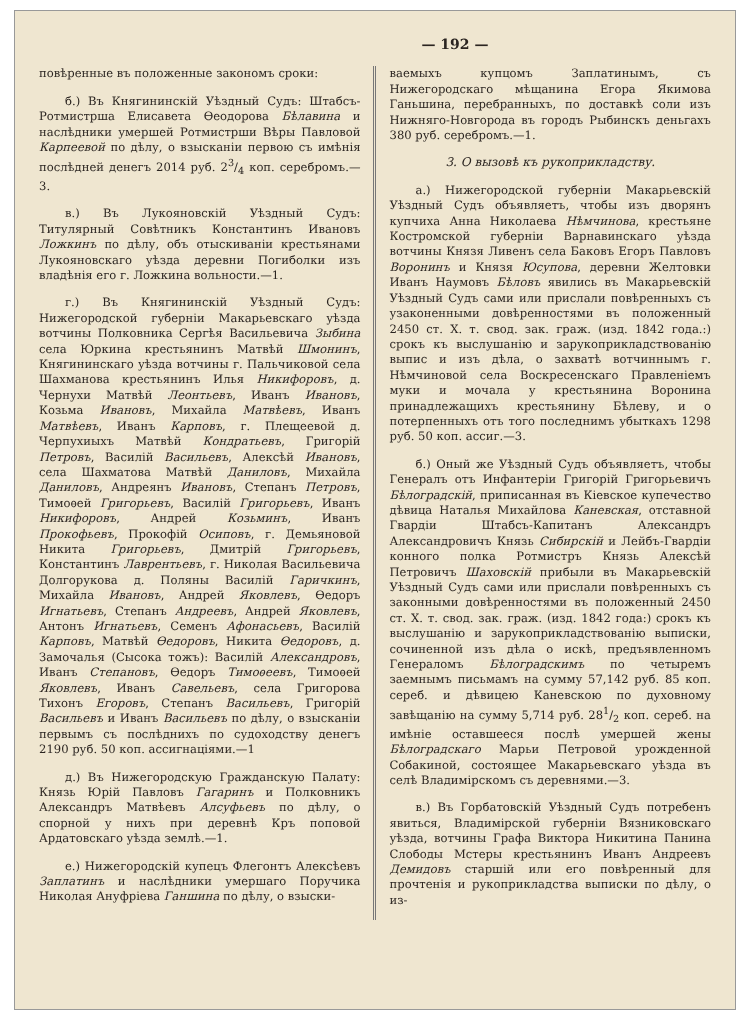— 192 —
повѣренные въ положенные закономъ сроки:
б.) Въ Княгининскій Уѣздный Судъ: Штабсъ-Ротмистрша Елисавета Ѳеодорова Бѣлавина и наслѣдники умершей Ротмистрши Вѣры Павловой Карпеевой по дѣлу, о взысканіи первою съ имѣнія послѣдней денегъ 2014 руб. 23/4 коп. серебромъ.—3.
в.) Въ Лукояновскій Уѣздный Судъ: Титулярный Совѣтникъ Константинъ Ивановъ Ложкинъ по дѣлу, объ отыскиваніи крестьянами Лукояновскаго уѣзда деревни Погиболки изъ владѣнія его г. Ложкина вольности.—1.
г.) Въ Княгининскій Уѣздный Судъ: Нижегородской губерніи Макарьевскаго уѣзда вотчины Полковника Сергѣя Васильевича Зыбина села Юркина крестьянинъ Матвѣй Шмонинъ, Княгининскаго уѣзда вотчины г. Пальчиковой села Шахманова крестьянинъ Илья Никифоровъ, д. Черну­хи Матвѣй Леонтьевъ, Иванъ Ивановъ, Козьма Ивановъ, Михайла Матвѣевъ, Иванъ Матвѣевъ, Иванъ Карповъ, г. Плещеевой д. Черпухиыхъ Матвѣй Кондратьевъ, Григорій Петровъ, Василій Васильевъ, Алексѣй Ивановъ, села Шахматова Матвѣй Даниловъ, Михайла Даниловъ, Андреянъ Ивановъ, Степанъ Петровъ, Тимоѳей Григорьевъ, Василій Григорьевъ, Иванъ Никифоровъ, Андрей Козьминъ, Иванъ Прокофьевъ, Прокофій Осиповъ, г. Демьяновой Никита Григорьевъ, Дмитрій Григорьевъ, Константинъ Лаврентьевъ, г. Николая Васильевича Долгорукова д. Поляны Василій Гаричкинъ, Михайла Ивановъ, Андрей Яковлевъ, Ѳедоръ Игнатьевъ, Степанъ Андреевъ, Андрей Яковлевъ, Антонъ Игнатьевъ, Семенъ Афонасьевъ, Василій Карповъ, Матвѣй Ѳедоровъ, Никита Ѳедоровъ, д. Замочалья (Сысока тожъ): Василій Александровъ, Иванъ Степановъ, Ѳедоръ Тимоѳеевъ, Тимоѳей Яковлевъ, Иванъ Савельевъ, села Григорова Тихонъ Егоровъ, Степанъ Васильевъ, Григорій Васильевъ и Иванъ Васильевъ по дѣлу, о взысканіи первымъ съ послѣднихъ по судоходству денегъ 2190 руб. 50 коп. ассигнаціями.—1
д.) Въ Нижегородскую Гражданскую Палату: Князь Юрій Павловъ Гагаринъ и Полковникъ Александръ Матвѣевъ Алсуфьевъ по дѣлу, о спорной у нихъ при деревнѣ Кръ поповой Ардатовскаго уѣзда землѣ.—1.
е.) Нижегородскій купецъ Флегонтъ Алексѣевъ Заплатинъ и наслѣдники умершаго Поручика Николая Ануфріева Ганшина по дѣлу, о взыски-
ваемыхъ купцомъ Заплатинымъ, съ Нижегородскаго мѣщанина Егора Якимова Ганьшина, перебранныхъ, по доставкѣ соли изъ Нижняго-Новгорода въ городъ Рыбинскъ деньгахъ 380 руб. серебромъ.—1.
3. О вызовѣ къ рукоприкладству.
а.) Нижегородской губерніи Макарьевскій Уѣздный Судъ объявляетъ, чтобы изъ дворянъ купчиха Анна Николаева Нѣмчинова, крестьяне Костромской губерніи Варнавинскаго уѣзда вотчины Князя Ливенъ села Баковъ Егоръ Павловъ Воронинъ и Князя Юсупова, деревни Желтовки Иванъ Наумовъ Бѣловъ явились въ Макарьевскій Уѣздный Судъ сами или прислали повѣренныхъ съ узаконенными довѣренностями въ положенный 2450 ст. X. т. свод. зак. граж. (изд. 1842 года.:) срокъ къ выслушанію и зарукоприкладствованію выпис и изъ дѣла, о захватѣ вотчиннымъ г. Нѣмчиновой села Воскресенскаго Правленіемъ муки и мочала у крестьянина Воронина принадлежащихъ крестьянину Бѣлеву, и о потерпенныхъ отъ того последнимъ убыткахъ 1298 руб. 50 коп. ассиг.—3.
б.) Оный же Уѣздный Судъ объявляетъ, чтобы Генералъ отъ Инфантеріи Григорій Григорьевичъ Бѣлоградскій, приписанная въ Кіевское купечество дѣвица Наталья Михайлова Каневская, отставной Гвардіи Штабсъ-Капитанъ Александръ Александровичъ Князь Сибирскій и Лейбъ-Гвардіи конного полка Ротмистръ Князь Алексѣй Петровичъ Шаховскій прибыли въ Макарьевскій Уѣздный Судъ сами или прислали повѣренныхъ съ законными довѣренностями въ положенный 2450 ст. X. т. свод. зак. граж. (изд. 1842 года:) срокъ къ выслушанію и зарукоприкладствованію выписки, сочиненной изъ дѣла о искѣ, предъявленномъ Генераломъ Бѣлоградскимъ по четыремъ заемнымъ письмамъ на сумму 57,142 руб. 85 коп. сереб. и дѣвицею Каневскою по духовному завѣщанію на сумму 5,714 руб. 281/2 коп. сереб. на имѣніе оставшееся послѣ умершей жены Бѣлоградскаго Марьи Петровой урожденной Собакиной, состоящее Макарьевскаго уѣзда въ селѣ Владимірскомъ съ деревнями.—3.
в.) Въ Горбатовскій Уѣздный Судъ потребенъ явиться, Владимірской губерніи Вязниковскаго уѣзда, вотчины Графа Виктора Никитина Панина Слободы Мстеры крестьянинъ Иванъ Андреевъ Демидовъ старшій или его повѣренный для прочтенія и рукоприкладства выписки по дѣлу, о из-